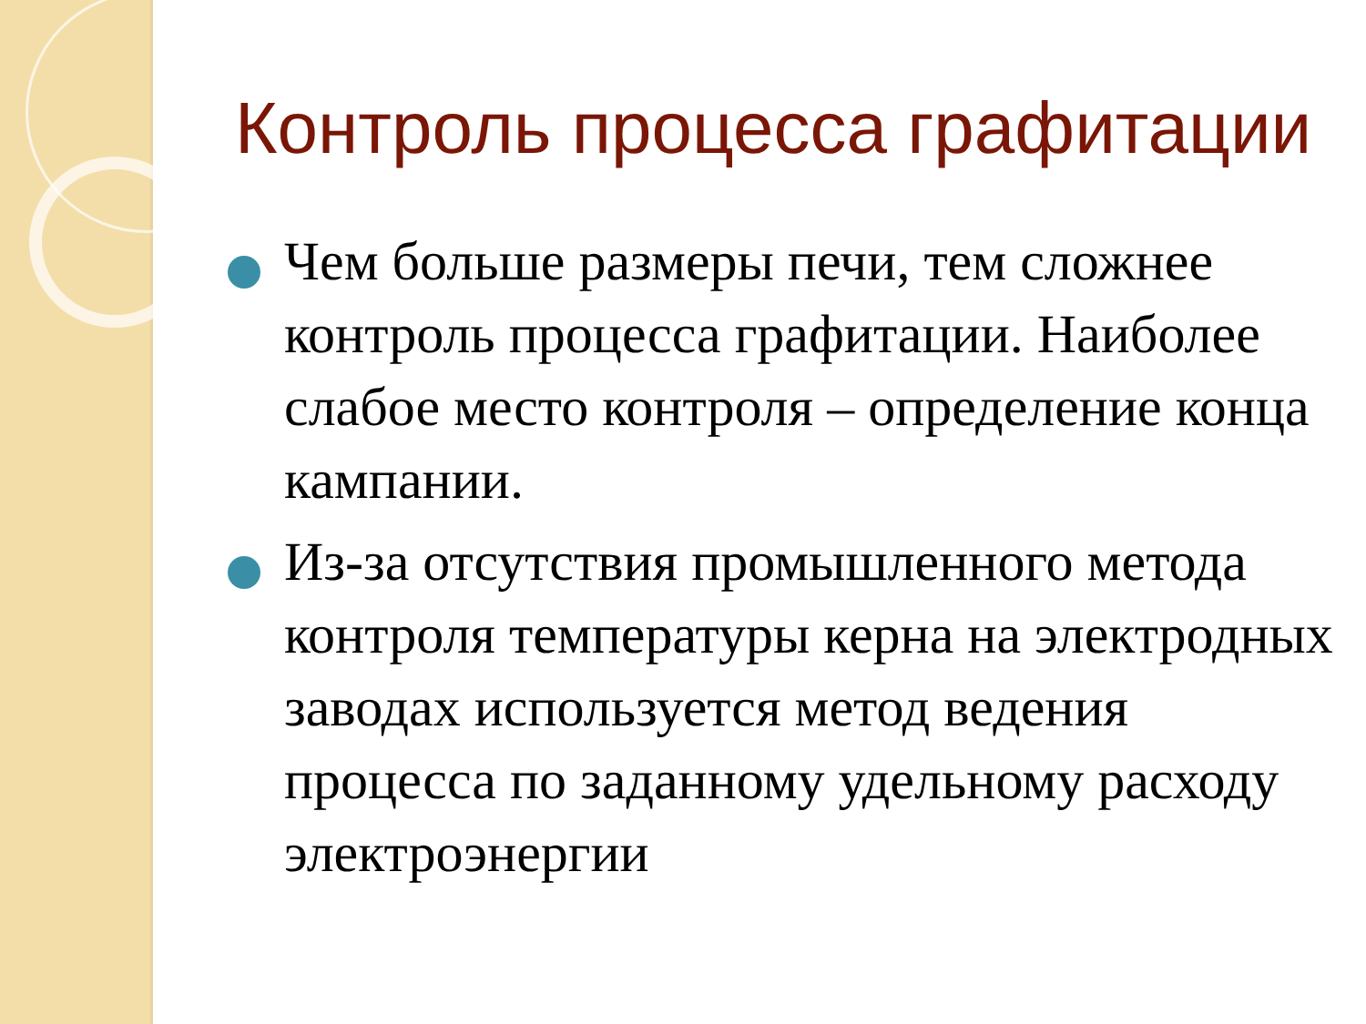Контроль процесса графитации
Чем больше размеры печи, тем сложнее контроль процесса графитации. Наиболее слабое место контроля – определение конца кампании.
Из-за отсутствия промышленного метода контроля температуры керна на электродных заводах используется метод ведения процесса по заданному удельному расходу электроэнергии